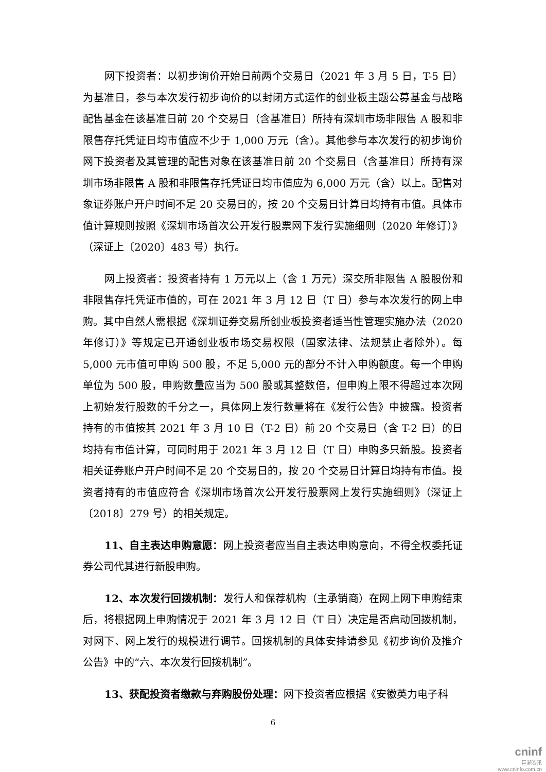网下投资者：以初步询价开始日前两个交易日（2021 年 3 月 5 日，T-5 日）为基准日，参与本次发行初步询价的以封闭方式运作的创业板主题公募基金与战略配售基金在该基准日前 20 个交易日（含基准日）所持有深圳市场非限售 A 股和非限售存托凭证日均市值应不少于 1,000 万元（含）。其他参与本次发行的初步询价网下投资者及其管理的配售对象在该基准日前 20 个交易日（含基准日）所持有深圳市场非限售 A 股和非限售存托凭证日均市值应为 6,000 万元（含）以上。配售对象证券账户开户时间不足 20 交易日的，按 20 个交易日计算日均持有市值。具体市值计算规则按照《深圳市场首次公开发行股票网下发行实施细则（2020 年修订）》（深证上〔2020〕483 号）执行。
网上投资者：投资者持有 1 万元以上（含 1 万元）深交所非限售 A 股股份和非限售存托凭证市值的，可在 2021 年 3 月 12 日（T 日）参与本次发行的网上申购。其中自然人需根据《深圳证券交易所创业板投资者适当性管理实施办法（2020 年修订）》等规定已开通创业板市场交易权限（国家法律、法规禁止者除外）。每 5,000 元市值可申购 500 股，不足 5,000 元的部分不计入申购额度。每一个申购单位为 500 股，申购数量应当为 500 股或其整数倍，但申购上限不得超过本次网上初始发行股数的千分之一，具体网上发行数量将在《发行公告》中披露。投资者持有的市值按其 2021 年 3 月 10 日（T-2 日）前 20 个交易日（含 T-2 日）的日均持有市值计算，可同时用于 2021 年 3 月 12 日（T 日）申购多只新股。投资者相关证券账户开户时间不足 20 个交易日的，按 20 个交易日计算日均持有市值。投资者持有的市值应符合《深圳市场首次公开发行股票网上发行实施细则》（深证上〔2018〕279 号）的相关规定。
11、自主表达申购意愿：网上投资者应当自主表达申购意向，不得全权委托证券公司代其进行新股申购。
12、本次发行回拨机制：发行人和保荐机构（主承销商）在网上网下申购结束后，将根据网上申购情况于 2021 年 3 月 12 日（T 日）决定是否启动回拨机制，对网下、网上发行的规模进行调节。回拨机制的具体安排请参见《初步询价及推介公告》中的“六、本次发行回拨机制”。
13、获配投资者缴款与弃购股份处理：网下投资者应根据《安徽英力电子科
6
cninf
巨潮资讯
www.cninfo.com.cn